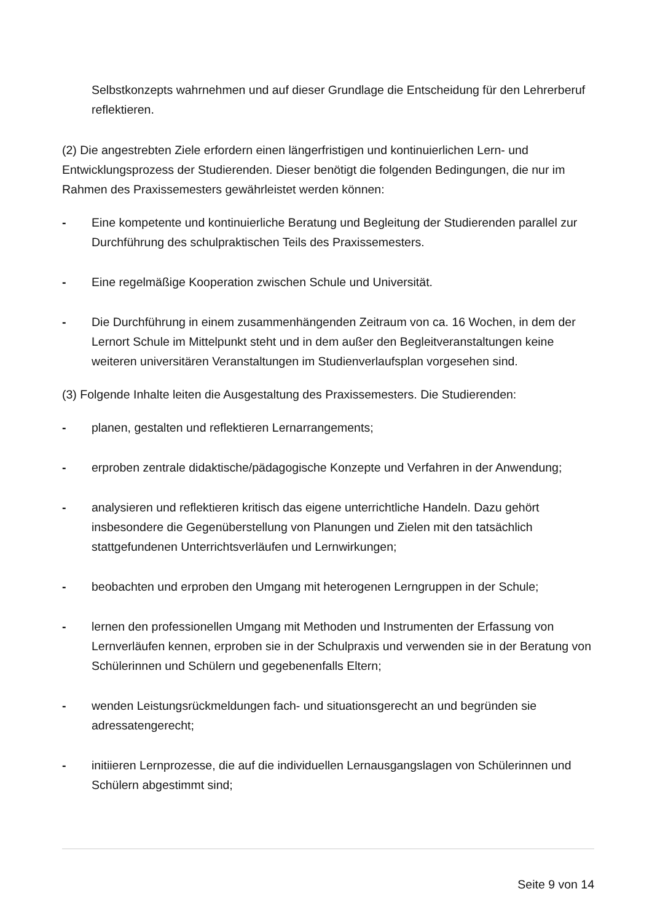Selbstkonzepts wahrnehmen und auf dieser Grundlage die Entscheidung für den Lehrerberuf reflektieren.
(2) Die angestrebten Ziele erfordern einen längerfristigen und kontinuierlichen Lern- und Entwicklungsprozess der Studierenden. Dieser benötigt die folgenden Bedingungen, die nur im Rahmen des Praxissemesters gewährleistet werden können:
- Eine kompetente und kontinuierliche Beratung und Begleitung der Studierenden parallel zur Durchführung des schulpraktischen Teils des Praxissemesters.
- Eine regelmäßige Kooperation zwischen Schule und Universität.
- Die Durchführung in einem zusammenhängenden Zeitraum von ca. 16 Wochen, in dem der Lernort Schule im Mittelpunkt steht und in dem außer den Begleitveranstaltungen keine weiteren universitären Veranstaltungen im Studienverlaufsplan vorgesehen sind.
(3) Folgende Inhalte leiten die Ausgestaltung des Praxissemesters. Die Studierenden:
- planen, gestalten und reflektieren Lernarrangements;
- erproben zentrale didaktische/pädagogische Konzepte und Verfahren in der Anwendung;
- analysieren und reflektieren kritisch das eigene unterrichtliche Handeln. Dazu gehört insbesondere die Gegenüberstellung von Planungen und Zielen mit den tatsächlich stattgefundenen Unterrichtsverläufen und Lernwirkungen;
- beobachten und erproben den Umgang mit heterogenen Lerngruppen in der Schule;
- lernen den professionellen Umgang mit Methoden und Instrumenten der Erfassung von Lernverläufen kennen, erproben sie in der Schulpraxis und verwenden sie in der Beratung von Schülerinnen und Schülern und gegebenenfalls Eltern;
- wenden Leistungsrückmeldungen fach- und situationsgerecht an und begründen sie adressatengerecht;
- initiieren Lernprozesse, die auf die individuellen Lernausgangslagen von Schülerinnen und Schülern abgestimmt sind;
Seite 9 von 14